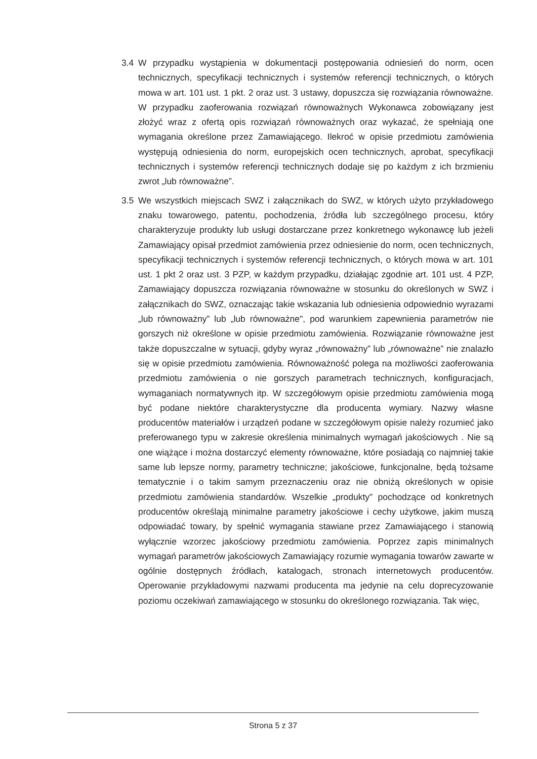3.4 W przypadku wystąpienia w dokumentacji postępowania odniesień do norm, ocen technicznych, specyfikacji technicznych i systemów referencji technicznych, o których mowa w art. 101 ust. 1 pkt. 2 oraz ust. 3 ustawy, dopuszcza się rozwiązania równoważne. W przypadku zaoferowania rozwiązań równoważnych Wykonawca zobowiązany jest złożyć wraz z ofertą opis rozwiązań równoważnych oraz wykazać, że spełniają one wymagania określone przez Zamawiającego. Ilekroć w opisie przedmiotu zamówienia występują odniesienia do norm, europejskich ocen technicznych, aprobat, specyfikacji technicznych i systemów referencji technicznych dodaje się po każdym z ich brzmieniu zwrot „lub równoważne”.
3.5 We wszystkich miejscach SWZ i załącznikach do SWZ, w których użyto przykładowego znaku towarowego, patentu, pochodzenia, źródła lub szczególnego procesu, który charakteryzuje produkty lub usługi dostarczane przez konkretnego wykonawcę lub jeżeli Zamawiający opisał przedmiot zamówienia przez odniesienie do norm, ocen technicznych, specyfikacji technicznych i systemów referencji technicznych, o których mowa w art. 101 ust. 1 pkt 2 oraz ust. 3 PZP, w każdym przypadku, działając zgodnie art. 101 ust. 4 PZP, Zamawiający dopuszcza rozwiązania równoważne w stosunku do określonych w SWZ i załącznikach do SWZ, oznaczając takie wskazania lub odniesienia odpowiednio wyrazami „lub równoważny” lub „lub równoważne", pod warunkiem zapewnienia parametrów nie gorszych niż określone w opisie przedmiotu zamówienia. Rozwiązanie równoważne jest także dopuszczalne w sytuacji, gdyby wyraz „równoważny” lub „równoważne” nie znalazło się w opisie przedmiotu zamówienia. Równoważność polega na możliwości zaoferowania przedmiotu zamówienia o nie gorszych parametrach technicznych, konfiguracjach, wymaganiach normatywnych itp. W szczegółowym opisie przedmiotu zamówienia mogą być podane niektóre charakterystyczne dla producenta wymiary. Nazwy własne producentów materiałów i urządzeń podane w szczegółowym opisie należy rozumieć jako preferowanego typu w zakresie określenia minimalnych wymagań jakościowych . Nie są one wiążące i można dostarczyć elementy równoważne, które posiadają co najmniej takie same lub lepsze normy, parametry techniczne; jakościowe, funkcjonalne, będą tożsame tematycznie i o takim samym przeznaczeniu oraz nie obniżą określonych w opisie przedmiotu zamówienia standardów. Wszelkie „produkty" pochodzące od konkretnych producentów określają minimalne parametry jakościowe i cechy użytkowe, jakim muszą odpowiadać towary, by spełnić wymagania stawiane przez Zamawiającego i stanowią wyłącznie wzorzec jakościowy przedmiotu zamówienia. Poprzez zapis minimalnych wymagań parametrów jakościowych Zamawiający rozumie wymagania towarów zawarte w ogólnie dostępnych źródłach, katalogach, stronach internetowych producentów. Operowanie przykładowymi nazwami producenta ma jedynie na celu doprecyzowanie poziomu oczekiwań zamawiającego w stosunku do określonego rozwiązania. Tak więc,
Strona 5 z 37